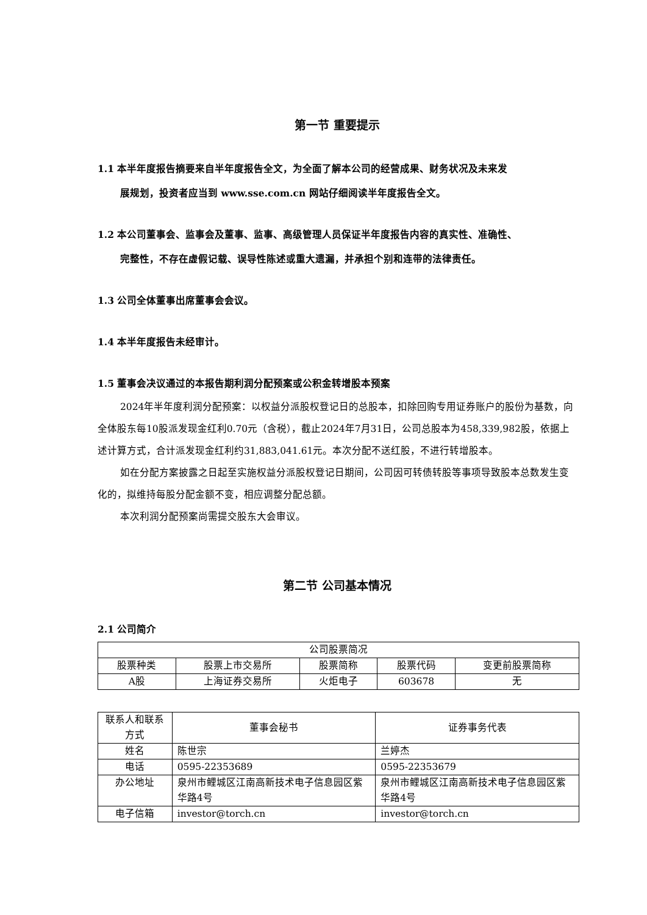第一节 重要提示
1.1 本半年度报告摘要来自半年度报告全文，为全面了解本公司的经营成果、财务状况及未来发
展规划，投资者应当到 www.sse.com.cn 网站仔细阅读半年度报告全文。
1.2 本公司董事会、监事会及董事、监事、高级管理人员保证半年度报告内容的真实性、准确性、
完整性，不存在虚假记载、误导性陈述或重大遗漏，并承担个别和连带的法律责任。
1.3 公司全体董事出席董事会会议。
1.4 本半年度报告未经审计。
1.5 董事会决议通过的本报告期利润分配预案或公积金转增股本预案
2024年半年度利润分配预案：以权益分派股权登记日的总股本，扣除回购专用证券账户的股份为基数，向全体股东每10股派发现金红利0.70元（含税），截止2024年7月31日，公司总股本为458,339,982股，依据上述计算方式，合计派发现金红利约31,883,041.61元。本次分配不送红股，不进行转增股本。
如在分配方案披露之日起至实施权益分派股权登记日期间，公司因可转债转股等事项导致股本总数发生变化的，拟维持每股分配金额不变，相应调整分配总额。
本次利润分配预案尚需提交股东大会审议。
第二节 公司基本情况
2.1 公司简介
| 公司股票简况 | | | | |
| 股票种类 | 股票上市交易所 | 股票简称 | 股票代码 | 变更前股票简称 |
| A股 | 上海证券交易所 | 火炬电子 | 603678 | 无 |
| 联系人和联系方式 | 董事会秘书 | 证券事务代表 |
| 姓名 | 陈世宗 | 兰婷杰 |
| 电话 | 0595-22353689 | 0595-22353679 |
| 办公地址 | 泉州市鲤城区江南高新技术电子信息园区紫华路4号 | 泉州市鲤城区江南高新技术电子信息园区紫华路4号 |
| 电子信箱 | investor@torch.cn | investor@torch.cn |